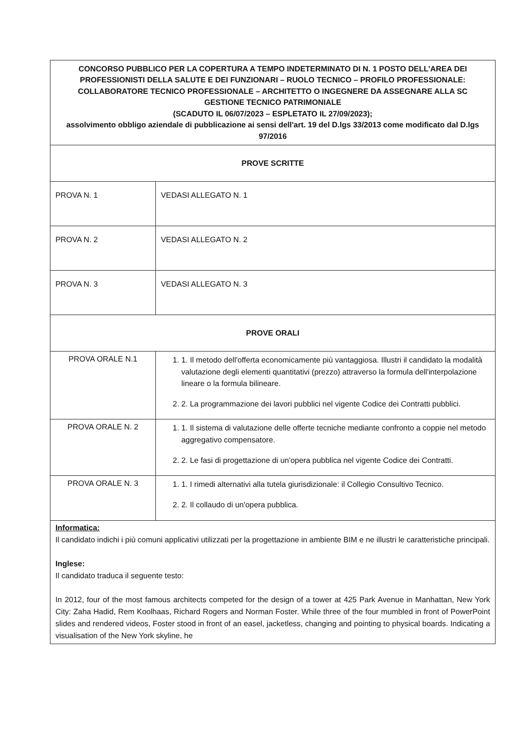| CONCORSO PUBBLICO PER LA COPERTURA A TEMPO INDETERMINATO DI N. 1 POSTO DELL'AREA DEI PROFESSIONISTI DELLA SALUTE E DEI FUNZIONARI – RUOLO TECNICO – PROFILO PROFESSIONALE: COLLABORATORE TECNICO PROFESSIONALE – ARCHITETTO O INGEGNERE DA ASSEGNARE ALLA SC GESTIONE TECNICO PATRIMONIALE (SCADUTO IL 06/07/2023 – ESPLETATO IL 27/09/2023); assolvimento obbligo aziendale di pubblicazione ai sensi dell'art. 19 del D.lgs 33/2013 come modificato dal D.lgs 97/2016 | |
| PROVE SCRITTE | |
| PROVA N. 1 | VEDASI ALLEGATO N. 1 |
| PROVA N. 2 | VEDASI ALLEGATO N. 2 |
| PROVA N. 3 | VEDASI ALLEGATO N. 3 |
| PROVE ORALI | |
| PROVA ORALE N.1 | 1. 1. Il metodo dell'offerta economicamente più vantaggiosa. Illustri il candidato la modalità valutazione degli elementi quantitativi (prezzo) attraverso la formula dell'interpolazione lineare o la formula bilineare. 2. 2. La programmazione dei lavori pubblici nel vigente Codice dei Contratti pubblici. |
| PROVA ORALE N. 2 | 1. 1. Il sistema di valutazione delle offerte tecniche mediante confronto a coppie nel metodo aggregativo compensatore. 2. 2. Le fasi di progettazione di un'opera pubblica nel vigente Codice dei Contratti. |
| PROVA ORALE N. 3 | 1. 1. I rimedi alternativi alla tutela giurisdizionale: il Collegio Consultivo Tecnico. 2. 2. Il collaudo di un'opera pubblica. |
| Informatica: Il candidato indichi i più comuni applicativi utilizzati per la progettazione in ambiente BIM e ne illustri le caratteristiche principali. Inglese: Il candidato traduca il seguente testo: In 2012, four of the most famous architects competed for the design of a tower at 425 Park Avenue in Manhattan, New York City: Zaha Hadid, Rem Koolhaas, Richard Rogers and Norman Foster. While three of the four mumbled in front of PowerPoint slides and rendered videos, Foster stood in front of an easel, jacketless, changing and pointing to physical boards. Indicating a visualisation of the New York skyline, he | |